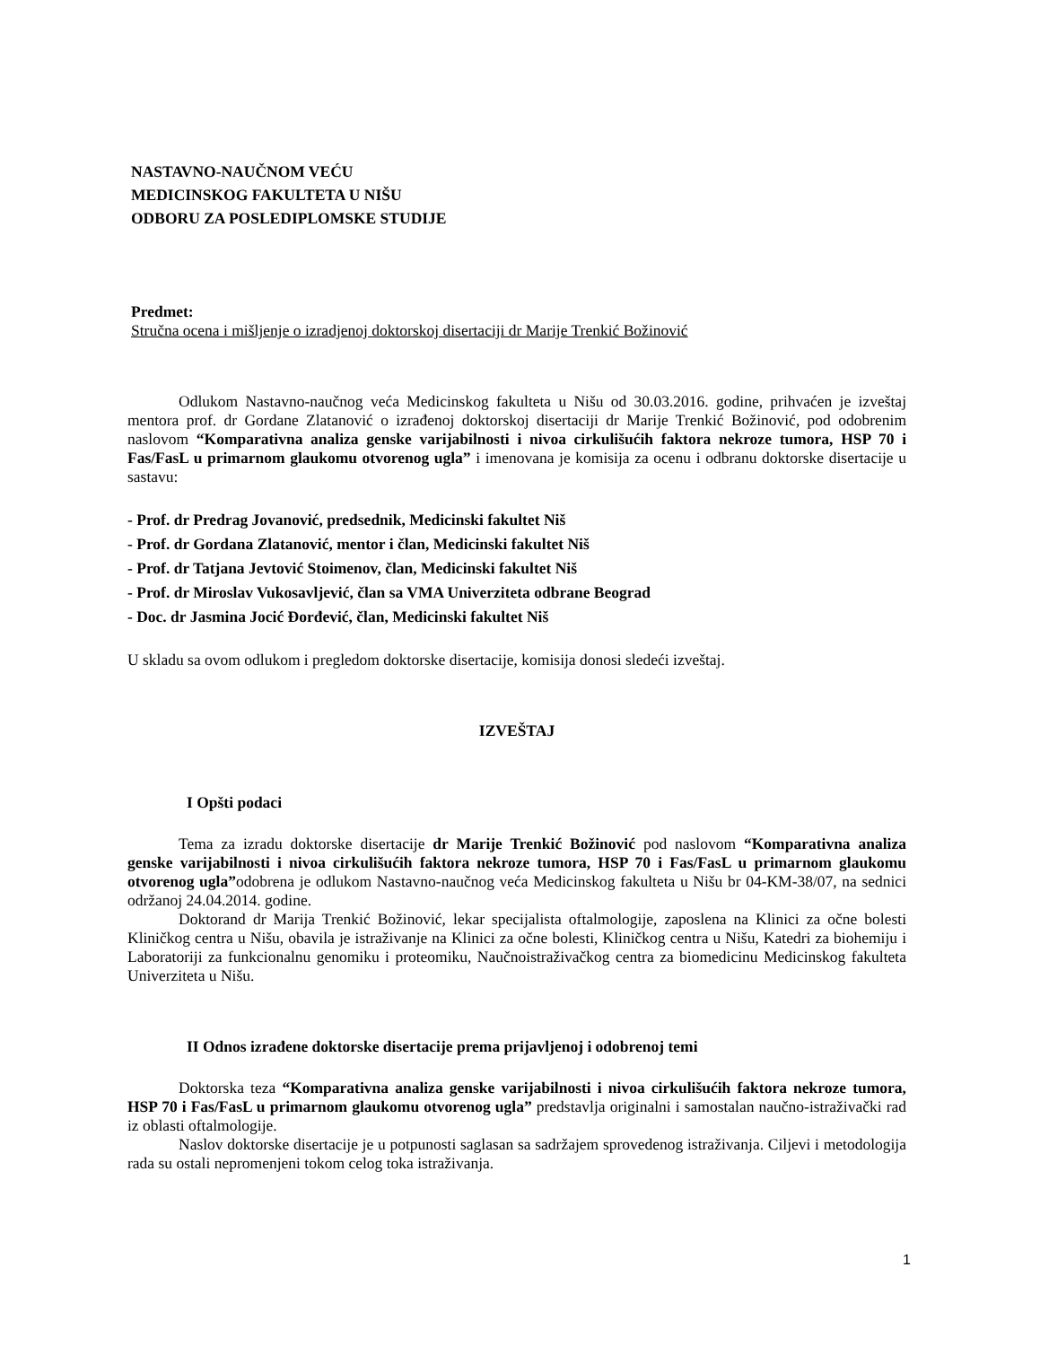NASTAVNO-NAUČNOM VEĆU
MEDICINSKOG FAKULTETA U NIŠU
ODBORU ZA POSLEDIPLOMSKE STUDIJE
Predmet:
Stručna ocena i mišljenje o izradjenoj doktorskoj disertaciji dr Marije Trenkić Božinović
Odlukom Nastavno-naučnog veća Medicinskog fakulteta u Nišu od 30.03.2016. godine, prihvaćen je izveštaj mentora prof. dr Gordane Zlatanović o izrađenoj doktorskoj disertaciji dr Marije Trenkić Božinović, pod odobrenim naslovom “Komparativna analiza genske varijabilnosti i nivoa cirkulišućih faktora nekroze tumora, HSP 70 i Fas/FasL u primarnom glaukomu otvorenog ugla” i imenovana je komisija za ocenu i odbranu doktorske disertacije u sastavu:
- Prof. dr Predrag Jovanović, predsednik, Medicinski fakultet Niš
- Prof. dr Gordana Zlatanović, mentor i član, Medicinski fakultet Niš
- Prof. dr Tatjana Jevtović Stoimenov, član, Medicinski fakultet Niš
- Prof. dr Miroslav Vukosavljević, član sa VMA Univerziteta odbrane Beograd
- Doc. dr Jasmina Jocić Đorđević, član, Medicinski fakultet Niš
U skladu sa ovom odlukom i pregledom doktorske disertacije, komisija donosi sledeći izveštaj.
IZVEŠTAJ
I Opšti podaci
Tema za izradu doktorske disertacije dr Marije Trenkić Božinović pod naslovom “Komparativna analiza genske varijabilnosti i nivoa cirkulišućih faktora nekroze tumora, HSP 70 i Fas/FasL u primarnom glaukomu otvorenog ugla”odobrena je odlukom Nastavno-naučnog veća Medicinskog fakulteta u Nišu br 04-KM-38/07, na sednici održanoj 24.04.2014. godine.
Doktorand dr Marija Trenkić Božinović, lekar specijalista oftalmologije, zaposlena na Klinici za očne bolesti Kliničkog centra u Nišu, obavila je istraživanje na Klinici za očne bolesti, Kliničkog centra u Nišu, Katedri za biohemiju i Laboratoriji za funkcionalnu genomiku i proteomiku, Naučnoistraživačkog centra za biomedicinu Medicinskog fakulteta Univerziteta u Nišu.
II Odnos izrađene doktorske disertacije prema prijavljenoj i odobrenoj temi
Doktorska teza “Komparativna analiza genske varijabilnosti i nivoa cirkulišućih faktora nekroze tumora, HSP 70 i Fas/FasL u primarnom glaukomu otvorenog ugla” predstavlja originalni i samostalan naučno-istraživački rad iz oblasti oftalmologije.
Naslov doktorske disertacije je u potpunosti saglasan sa sadržajem sprovedenog istraživanja. Ciljevi i metodologija rada su ostali nepromenjeni tokom celog toka istraživanja.
1